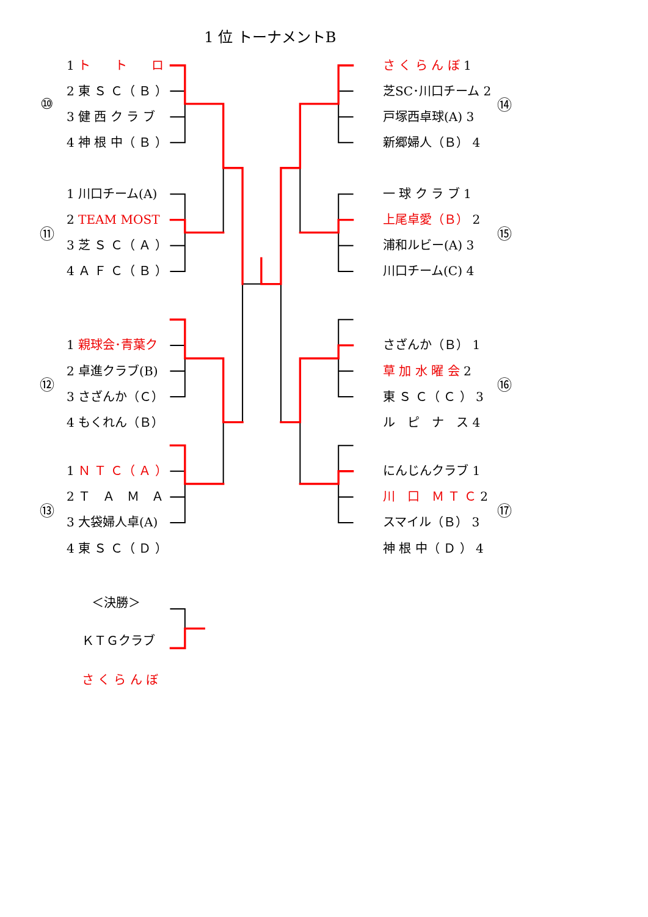1 位 トーナメントB
⑩
1 ト　　ト　　ロ
2 東 Ｓ Ｃ（ Ｂ ）
3 健 西 ク ラ ブ
4 神 根 中（ Ｂ ）
⑪
1 川口チーム(A)
2 TEAM MOST
3 芝 Ｓ Ｃ（ Ａ ）
4 Ａ Ｆ Ｃ（ Ｂ ）
⑫
1 親球会･青葉ク
2 卓進クラブ(B)
3 さざんか（Ｃ）
4 もくれん（Ｂ）
⑬
1 Ｎ Ｔ Ｃ（ Ａ ）
2 Ｔ　Ａ　Ｍ　Ａ
3 大袋婦人卓(A)
4 東 Ｓ Ｃ（ Ｄ ）
さ く ら ん ぼ 1
芝SC･川口チーム 2
戸塚西卓球(A) 3
新郷婦人（Ｂ） 4
⑭
一 球 ク ラ ブ 1
上尾卓愛（Ｂ） 2
浦和ルビー(A) 3
川口チーム(C) 4
⑮
さざんか（Ｂ） 1
草 加 水 曜 会 2
東 Ｓ Ｃ（ Ｃ ） 3
ル　ピ　ナ　ス 4
⑯
にんじんクラブ 1
川　口　Ｍ Ｔ Ｃ 2
スマイル（Ｂ） 3
神 根 中（ Ｄ ） 4
⑰
＜決勝＞
ＫＴＧクラブ
さ く ら ん ぼ